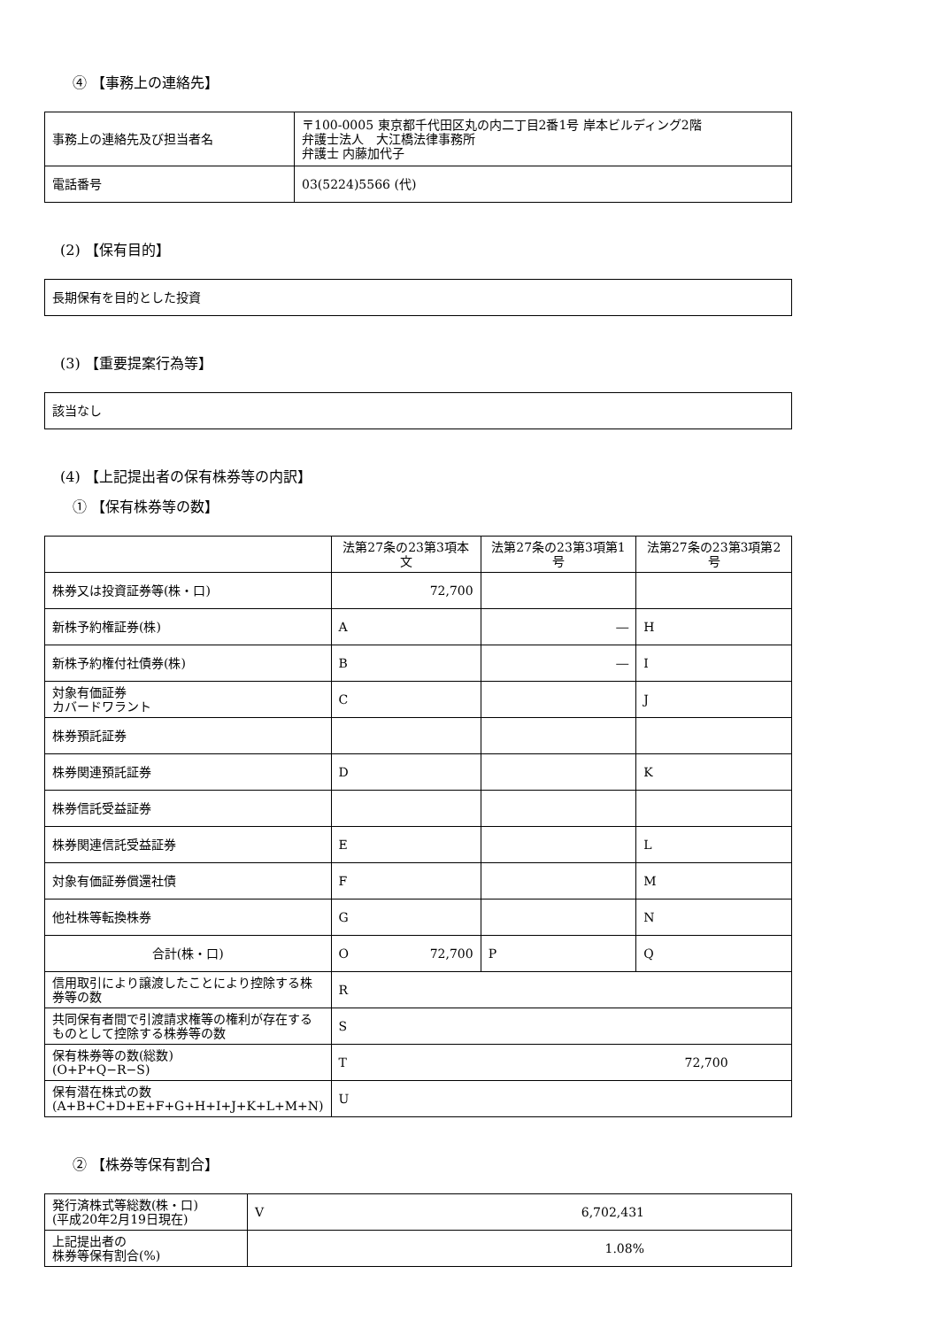④ 【事務上の連絡先】
| 事務上の連絡先及び担当者名 | 〒100‐0005 東京都千代田区丸の内二丁目2番1号 岸本ビルディング2階 弁護士法人 大江橋法律事務所 弁護士 内藤加代子 |
| 電話番号 | 03(5224)5566 (代) |
(2) 【保有目的】
| 長期保有を目的とした投資 |
(3) 【重要提案行為等】
| 該当なし |
(4) 【上記提出者の保有株券等の内訳】
① 【保有株券等の数】
| | 法第27条の23第3項本文 | 法第27条の23第3項第1号 | 法第27条の23第3項第2号 |
| 株券又は投資証券等(株・口) | 72,700 | | |
| 新株予約権証券(株) | A | ― | H |
| 新株予約権付社債券(株) | B | ― | I |
| 対象有価証券 カバードワラント | C | | J |
| 株券預託証券 | | | |
| 株券関連預託証券 | D | | K |
| 株券信託受益証券 | | | |
| 株券関連信託受益証券 | E | | L |
| 対象有価証券償還社債 | F | | M |
| 他社株等転換株券 | G | | N |
| 合計(株・口) | O 72,700 | P | Q |
| 信用取引により譲渡したことにより控除する株券等の数 | R | | |
| 共同保有者間で引渡請求権等の権利が存在するものとして控除する株券等の数 | S | | |
| 保有株券等の数(総数) (O+P+Q−R−S) | T 72,700 | | |
| 保有潜在株式の数 (A+B+C+D+E+F+G+H+I+J+K+L+M+N) | U | | |
② 【株券等保有割合】
| 発行済株式等総数(株・口) (平成20年2月19日現在) | V 6,702,431 |
| 上記提出者の 株券等保有割合(%) | 1.08% |